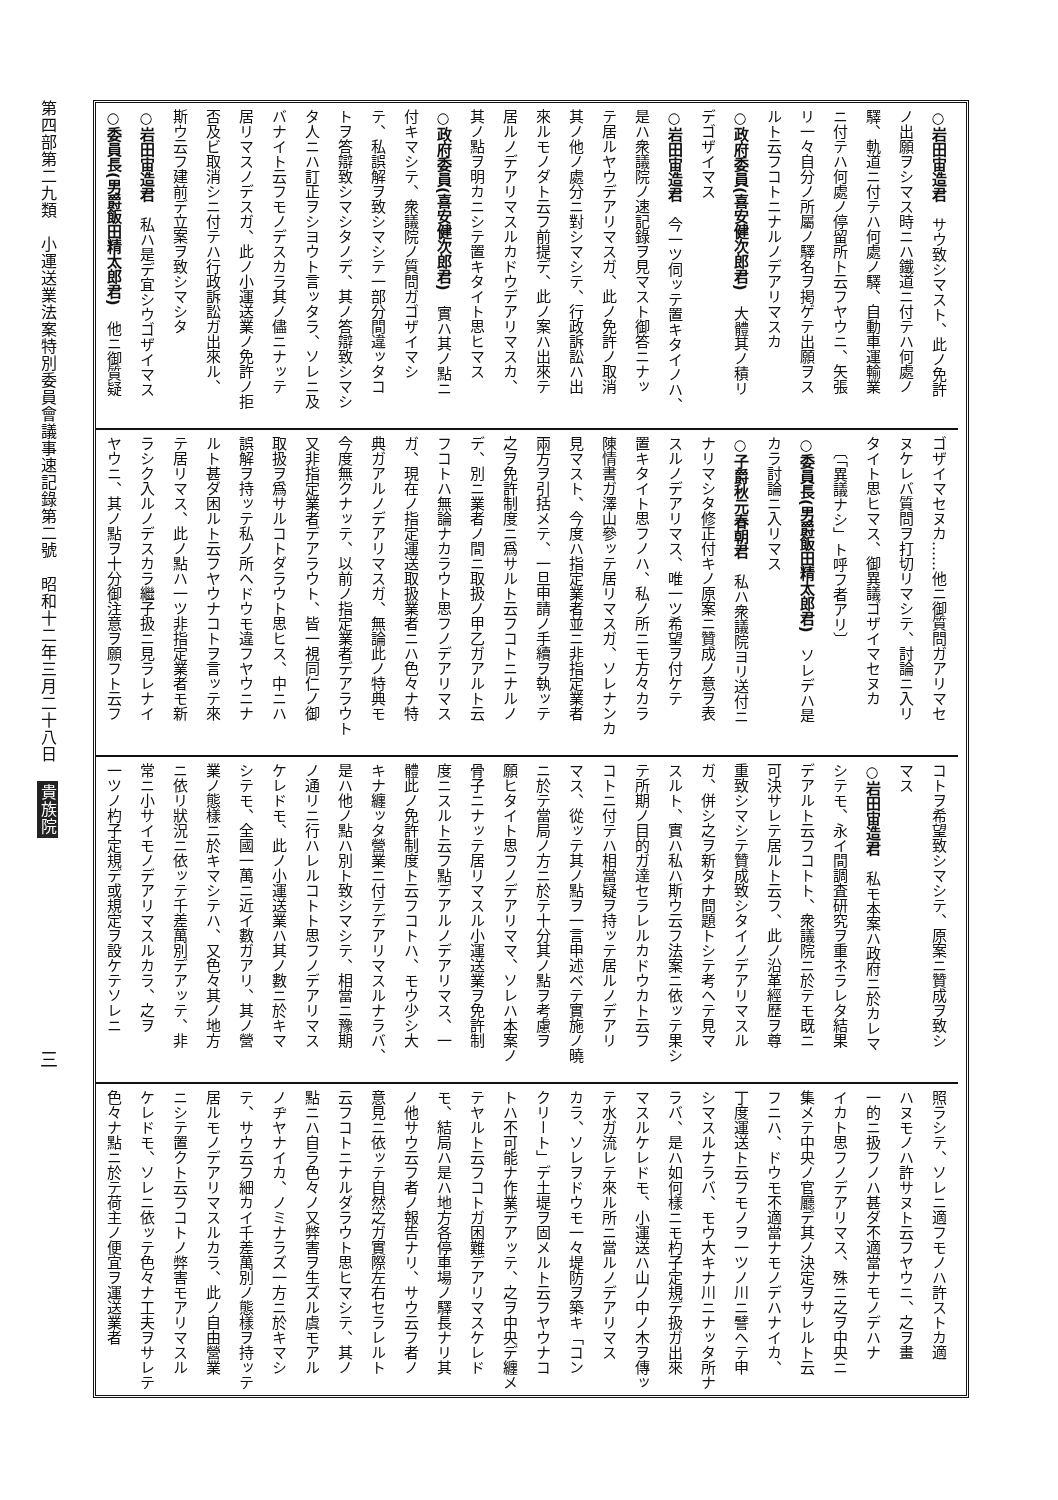第四部第二九類　小運送業法案特別委員會議事速記錄第二號　昭和十二年三月二十八日 貴族院
三
○岩田宙造君　サウ致シマスト、此ノ免許
ノ出願ヲシマス時ニハ鐵道ニ付テハ何處ノ
驛、軌道ニ付テハ何處ノ驛、自動車運輸業
ニ付テハ何處ノ停留所ト云フヤウニ、矢張
リ一々自分ノ所屬ノ驛名ヲ掲ゲテ出願ヲス
ルト云フコトニナルノデアリマスカ
○政府委員(喜安健次郎君)　大體其ノ積リ
デゴザイマス
○岩田宙造君　今一ツ伺ッテ置キタイノハ、
是ハ衆議院ノ速記錄ヲ見マスト御答ニナッ
テ居ルヤウデアリマスガ、此ノ免許ノ取消
其ノ他ノ處分ニ對シマシテ、行政訴訟ハ出
來ルモノダト云フ前提デ、此ノ案ハ出來テ
居ルノデアリマスルカドウデアリマスカ、
其ノ點ヲ明カニシテ置キタイト思ヒマス
○政府委員(喜安健次郎君)　實ハ其ノ點ニ
付キマシテ、衆議院ノ質問ガゴザイマシ
テ、私誤解ヲ致シマシテ一部分間違ッタコ
トヲ答辯致シマシタノデ、其ノ答辯致シマシ
タ人ニハ訂正ヲシヨウト言ッタラ、ソレニ及
バナイト云フモノデスカラ其ノ儘ニナッテ
居リマスノデスガ、此ノ小運送業ノ免許ノ拒
否及ビ取消シニ付テハ行政訴訟ガ出來ル、
斯ウ云フ建前デ立案ヲ致シマシタ
○岩田宙造君　私ハ是デ宜シウゴザイマス
○委員長(男爵飯田精太郎君)　他ニ御質疑
ゴザイマセヌカ……他ニ御質問ガアリマセ
ヌケレバ質問ヲ打切リマシテ、討論ニ入リ
タイト思ヒマス、御異議ゴザイマセヌカ
　〔「異議ナシ」ト呼フ者アリ〕
○委員長(男爵飯田精太郎君)　ソレデハ是
カラ討論ニ入リマス
○子爵秋元春朝君　私ハ衆議院ヨリ送付ニ
ナリマシタ修正付キノ原案ニ贊成ノ意ヲ表
スルノデアリマス、唯一ツ希望ヲ付ケテ
置キタイト思フノハ、私ノ所ニモ方々カラ
陳情書ガ澤山參ッテ居リマスガ、ソレナンカ
見マスト、今度ハ指定業者並ニ非指定業者
兩方ヲ引括メテ、一旦申請ノ手續ヲ執ッテ
之ヲ免許制度ニ爲サルト云フコトニナルノ
デ、別ニ業者ノ間ニ取扱ノ甲乙ガアルト云
フコトハ無論ナカラウト思フノデアリマス
ガ、現在ノ指定運送取扱業者ニハ色々ナ特
典ガアルノデアリマスガ、無論此ノ特典モ
今度無クナッテ、以前ノ指定業者デアラウト
又非指定業者デアラウト、皆一視同仁ノ御
取扱ヲ爲サルコトダラウト思ヒス、中ニハ
誤解ヲ持ッテ私ノ所ヘドウモ違フヤウニナ
ルト甚ダ困ルト云フヤウナコトヲ言ッテ來
テ居リマス、此ノ點ハ一ツ非指定業者モ新
ラシク入ルノデスカラ繼子扱ニ見ラレナイ
ヤウニ、其ノ點ヲ十分御注意ヲ願フト云フ
コトヲ希望致シマシテ、原案ニ贊成ヲ致シ
マス
○岩田宙造君　私モ本案ハ政府ニ於カレマ
シテモ、永イ間調査研究ヲ重ネラレタ結果
デアルト云フコトト、衆議院ニ於テモ既ニ
可決サレテ居ルト云フ、此ノ沿革經歷ヲ尊
重致シマシテ贊成致シタイノデアリマスル
ガ、併シ之ヲ新タナ問題トシテ考ヘテ見マ
スルト、實ハ私ハ斯ウ云フ法案ニ依ッテ果シ
テ所期ノ目的ガ達セラレルカドウカト云フ
コトニ付テハ相當疑ヲ持ッテ居ルノデアリ
マス、從ッテ其ノ點ヲ一言申述ベテ實施ノ曉
ニ於テ當局ノ方ニ於テ十分其ノ點ヲ考慮ヲ
願ヒタイト思フノデアリママ、ソレハ本案ノ
骨子ニナッテ居リマスル小運送業ヲ免許制
度ニスルト云フ點デアルノデアリマス、一
體此ノ免許制度ト云フコトハ、モウ少シ大
キナ纏ッタ營業ニ付テデアリマスルナラバ、
是ハ他ノ點ハ別ト致シマシテ、相當ニ豫期
ノ通リニ行ハレルコトト思フノデアリマス
ケレドモ、此ノ小運送業ハ其ノ數ニ於キマ
シテモ、全國一萬ニ近イ數ガアリ、其ノ營
業ノ態樣ニ於キマシテハ、又色々其ノ地方
ニ依リ狀況ニ依ッテ千差萬別デアッテ、非
常ニ小サイモノデアリマスルカラ、之ヲ
一ツノ杓子定規デ或規定ヲ設ケテソレニ
照ラシテ、ソレニ適フモノハ許ストカ適
ハヌモノハ許サヌト云フヤウニ、之ヲ畫
一的ニ扱フノハ甚ダ不適當ナモノデハナ
イカト思フノデアリマス、殊ニ之ヲ中央ニ
集メテ中央ノ官廳デ其ノ決定ヲサレルト云
フニハ、ドウモ不適當ナモノデハナイカ、
丁度運送ト云フモノヲ一ツノ川ニ譬ヘテ申
シマスルナラバ、モウ大キナ川ニナッタ所ナ
ラバ、是ハ如何樣ニモ杓子定規デ扱ガ出來
マスルケレドモ、小運送ハ山ノ中ノ木ヲ傳ッ
テ水ガ流レテ來ル所ニ當ルノデアリマス
カラ、ソレヲドウモ一々堤防ヲ築キ「コン
クリート」デ土堤ヲ固メルト云フヤウナコ
トハ不可能ナ作業デアッテ、之ヲ中央デ纏メ
テヤルト云フコトガ困難デアリマスケレド
モ、結局ハ是ハ地方各停車場ノ驛長ナリ其
ノ他サウ云フ者ノ報告ナリ、サウ云フ者ノ
意見ニ依ッテ自然之ガ實際左右セラレルト
云フコトニナルダラウト思ヒマシテ、其ノ
點ニハ自ラ色々ノ又弊害ヲ生ズル虞モアル
ノヂヤナイカ、ノミナラズ一方ニ於キマシ
テ、サウ云フ細カイ千差萬別ノ態樣ヲ持ッテ
居ルモノデアリマスルカラ、此ノ自由營業
ニシテ置クト云フコトノ弊害モアリマスル
ケレドモ、ソレニ依ッテ色々ナ工夫ヲサレテ
色々ナ點ニ於テ荷主ノ便宜ヲ運送業者